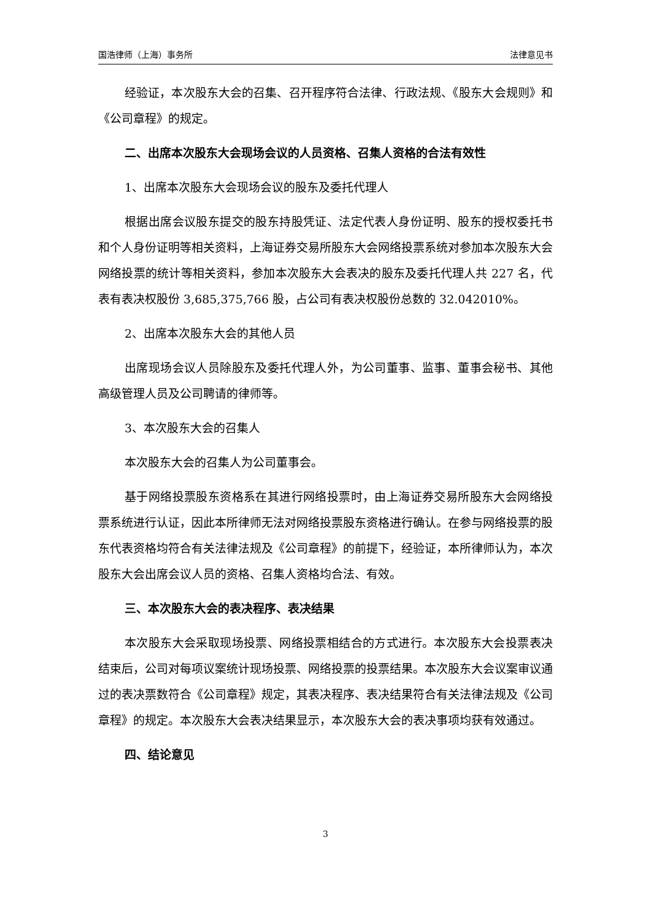国浩律师（上海）事务所 法律意见书
经验证，本次股东大会的召集、召开程序符合法律、行政法规、《股东大会规则》和《公司章程》的规定。
二、出席本次股东大会现场会议的人员资格、召集人资格的合法有效性
1、出席本次股东大会现场会议的股东及委托代理人
根据出席会议股东提交的股东持股凭证、法定代表人身份证明、股东的授权委托书和个人身份证明等相关资料，上海证券交易所股东大会网络投票系统对参加本次股东大会网络投票的统计等相关资料，参加本次股东大会表决的股东及委托代理人共 227 名，代表有表决权股份 3,685,375,766 股，占公司有表决权股份总数的 32.042010%。
2、出席本次股东大会的其他人员
出席现场会议人员除股东及委托代理人外，为公司董事、监事、董事会秘书、其他高级管理人员及公司聘请的律师等。
3、本次股东大会的召集人
本次股东大会的召集人为公司董事会。
基于网络投票股东资格系在其进行网络投票时，由上海证券交易所股东大会网络投票系统进行认证，因此本所律师无法对网络投票股东资格进行确认。在参与网络投票的股东代表资格均符合有关法律法规及《公司章程》的前提下，经验证，本所律师认为，本次股东大会出席会议人员的资格、召集人资格均合法、有效。
三、本次股东大会的表决程序、表决结果
本次股东大会采取现场投票、网络投票相结合的方式进行。本次股东大会投票表决结束后，公司对每项议案统计现场投票、网络投票的投票结果。本次股东大会议案审议通过的表决票数符合《公司章程》规定，其表决程序、表决结果符合有关法律法规及《公司章程》的规定。本次股东大会表决结果显示，本次股东大会的表决事项均获有效通过。
四、结论意见
3